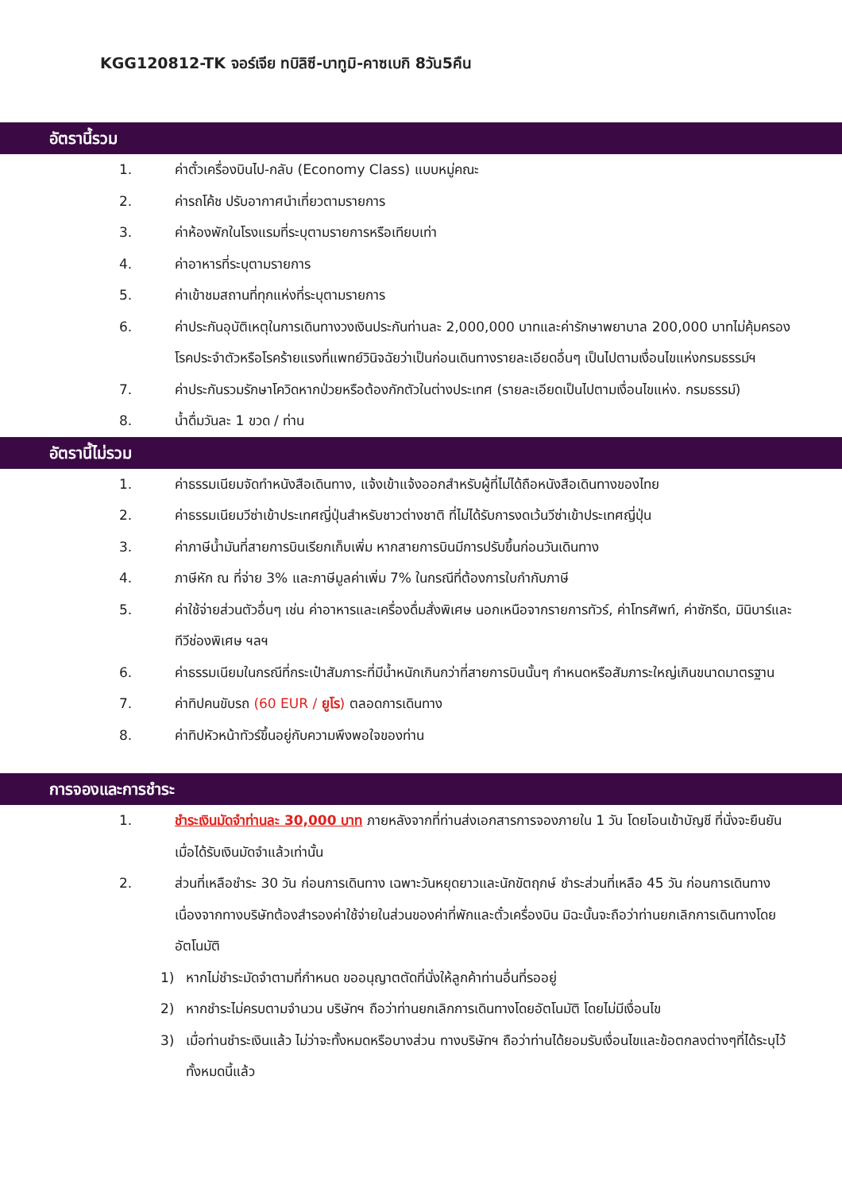KGG120812-TK จอร์เจีย ทบิลิซี-บาทูมิ-คาซเบกิ 8วัน5คืน
อัตรานี้รวม
1. ค่าตั๋วเครื่องบินไป-กลับ (Economy Class) แบบหมู่คณะ
2. ค่ารถโค้ช ปรับอากาศนำเที่ยวตามรายการ
3. ค่าห้องพักในโรงแรมที่ระบุตามรายการหรือเทียบเท่า
4. ค่าอาหารที่ระบุตามรายการ
5. ค่าเข้าชมสถานที่ทุกแห่งที่ระบุตามรายการ
6. ค่าประกันอุบัติเหตุในการเดินทางวงเงินประกันท่านละ 2,000,000 บาทและค่ารักษาพยาบาล 200,000 บาทไม่คุ้มครอง โรคประจำตัวหรือโรคร้ายแรงที่แพทย์วินิจฉัยว่าเป็นก่อนเดินทางรายละเอียดอื่นๆ เป็นไปตามเงื่อนไขแห่งกรมธรรม์ฯ
7. ค่าประกันรวมรักษาโควิดหากป่วยหรือต้องกักตัวในต่างประเทศ (รายละเอียดเป็นไปตามเงื่อนไขแห่ง. กรมธรรม์)
8. น้ำดื่มวันละ 1 ขวด / ท่าน
อัตรานี้ไม่รวม
1. ค่าธรรมเนียมจัดทำหนังสือเดินทาง, แจ้งเข้าแจ้งออกสำหรับผู้ที่ไม่ได้ถือหนังสือเดินทางของไทย
2. ค่าธรรมเนียมวีซ่าเข้าประเทศญี่ปุ่นสำหรับชาวต่างชาติ ที่ไม่ได้รับการงดเว้นวีซ่าเข้าประเทศญี่ปุ่น
3. ค่าภาษีน้ำมันที่สายการบินเรียกเก็บเพิ่ม หากสายการบินมีการปรับขึ้นก่อนวันเดินทาง
4. ภาษีหัก ณ ที่จ่าย 3% และภาษีมูลค่าเพิ่ม 7% ในกรณีที่ต้องการใบกำกับภาษี
5. ค่าใช้จ่ายส่วนตัวอื่นๆ เช่น ค่าอาหารและเครื่องดื่มสั่งพิเศษ นอกเหนือจากรายการทัวร์, ค่าโทรศัพท์, ค่าซักรีด, มินิบาร์และทีวีช่องพิเศษ ฯลฯ
6. ค่าธรรมเนียมในกรณีที่กระเป๋าสัมภาระที่มีน้ำหนักเกินกว่าที่สายการบินนั้นๆ กำหนดหรือสัมภาระใหญ่เกินขนาดมาตรฐาน
7. ค่าทิปคนขับรถ (60 EUR / ยูโร) ตลอดการเดินทาง
8. ค่าทิปหัวหน้าทัวร์ขึ้นอยู่กับความพึงพอใจของท่าน
การจองและการชำระ
1. ชำระเงินมัดจำท่านละ 30,000 บาท ภายหลังจากที่ท่านส่งเอกสารการจองภายใน 1 วัน โดยโอนเข้าบัญชี ที่นั่งจะยืนยันเมื่อได้รับเงินมัดจำแล้วเท่านั้น
2. ส่วนที่เหลือชำระ 30 วัน ก่อนการเดินทาง เฉพาะวันหยุดยาวและนักขัตฤกษ์ ชำระส่วนที่เหลือ 45 วัน ก่อนการเดินทาง เนื่องจากทางบริษัทต้องสำรองค่าใช้จ่ายในส่วนของค่าที่พักและตั๋วเครื่องบิน มิฉะนั้นจะถือว่าท่านยกเลิกการเดินทางโดยอัตโนมัติ
1) หากไม่ชำระมัดจำตามที่กำหนด ขออนุญาตตัดที่นั่งให้ลูกค้าท่านอื่นที่รออยู่
2) หากชำระไม่ครบตามจำนวน บริษัทฯ ถือว่าท่านยกเลิกการเดินทางโดยอัตโนมัติ โดยไม่มีเงื่อนไข
3) เมื่อท่านชำระเงินแล้ว ไม่ว่าจะทั้งหมดหรือบางส่วน ทางบริษัทฯ ถือว่าท่านได้ยอมรับเงื่อนไขและข้อตกลงต่างๆที่ได้ระบุไว้ทั้งหมดนี้แล้ว